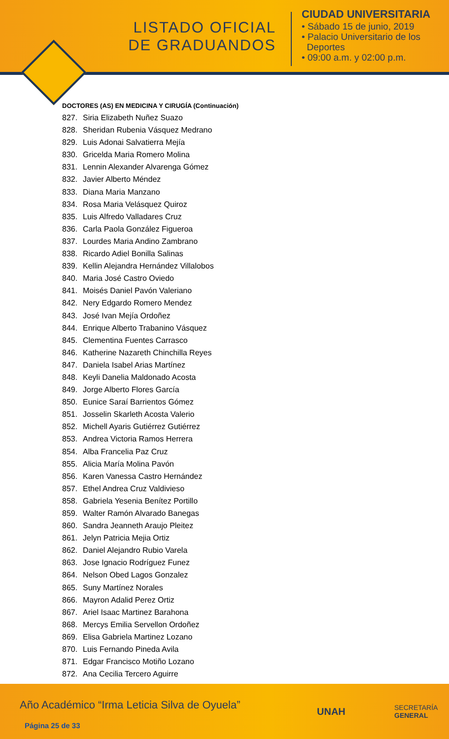LISTADO OFICIAL
DE GRADUANDOS
CIUDAD UNIVERSITARIA
• Sábado 15 de junio, 2019
• Palacio Universitario de los
Deportes
• 09:00 a.m. y 02:00 p.m.
DOCTORES (AS) EN MEDICINA Y CIRUGÍA (Continuación)
827. Siria Elizabeth Nuñez Suazo
828. Sheridan Rubenia Vásquez Medrano
829. Luis Adonai Salvatierra Mejía
830. Gricelda Maria Romero Molina
831. Lennin Alexander Alvarenga Gómez
832. Javier Alberto Méndez
833. Diana Maria Manzano
834. Rosa Maria Velásquez Quiroz
835. Luis Alfredo Valladares Cruz
836. Carla Paola González Figueroa
837. Lourdes Maria Andino Zambrano
838. Ricardo Adiel Bonilla Salinas
839. Kellin Alejandra Hernández Villalobos
840. Maria José Castro Oviedo
841. Moisés Daniel Pavón Valeriano
842. Nery Edgardo Romero Mendez
843. José Ivan Mejía Ordoñez
844. Enrique Alberto Trabanino Vásquez
845. Clementina Fuentes Carrasco
846. Katherine Nazareth Chinchilla Reyes
847. Daniela Isabel Arias Martínez
848. Keyli Danelia Maldonado Acosta
849. Jorge Alberto Flores García
850. Eunice Saraí Barrientos Gómez
851. Josselin Skarleth Acosta Valerio
852. Michell Ayaris Gutiérrez Gutiérrez
853. Andrea Victoria Ramos Herrera
854. Alba Francelia Paz Cruz
855. Alicia María Molina Pavón
856. Karen Vanessa Castro Hernández
857. Ethel Andrea Cruz Valdivieso
858. Gabriela Yesenia Benítez Portillo
859. Walter Ramón Alvarado Banegas
860. Sandra Jeanneth Araujo Pleitez
861. Jelyn Patricia Mejia Ortiz
862. Daniel Alejandro Rubio Varela
863. Jose Ignacio Rodríguez Funez
864. Nelson Obed Lagos Gonzalez
865. Suny Martínez Norales
866. Mayron Adalid Perez Ortiz
867. Ariel Isaac Martinez Barahona
868. Mercys Emilia Servellon Ordoñez
869. Elisa Gabriela Martinez Lozano
870. Luis Fernando Pineda Avila
871. Edgar Francisco Motiño Lozano
872. Ana Cecilia Tercero Aguirre
Año Académico “Irma Leticia Silva de Oyuela”
Página 25 de 33
UNAH
SECRETARÍA
GENERAL